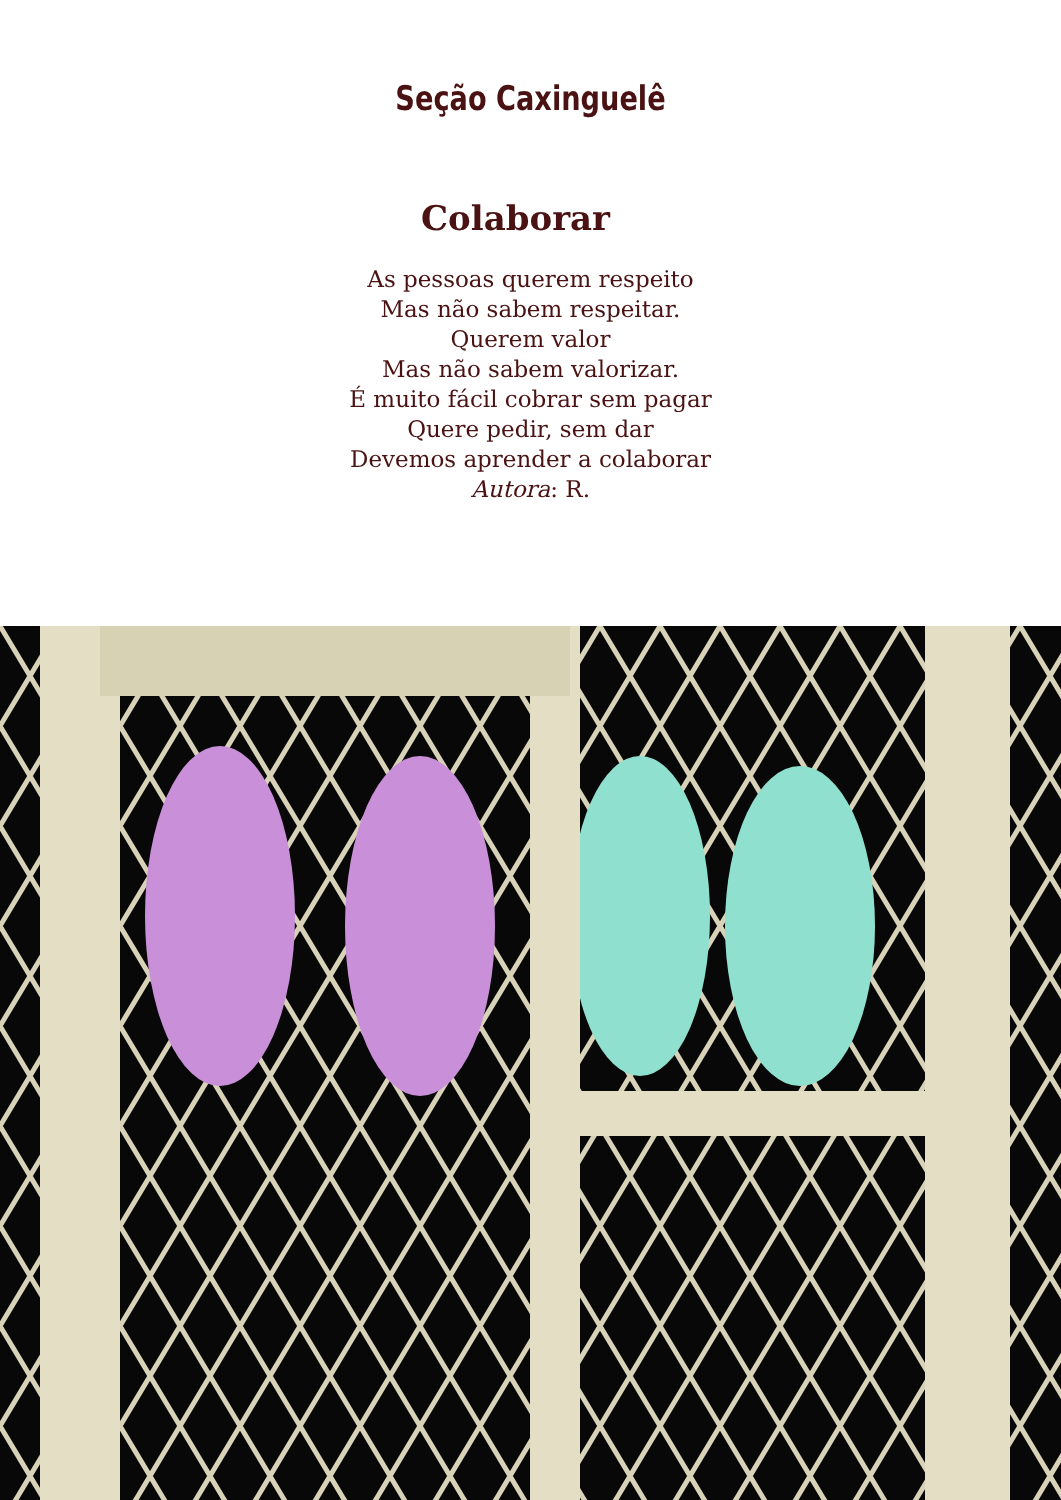Seção Caxinguelê
Colaborar
As pessoas querem respeito
Mas não sabem respeitar.
Querem valor
Mas não sabem valorizar.
É muito fácil cobrar sem pagar
Quere pedir, sem dar
Devemos aprender a colaborar
Autora: R.